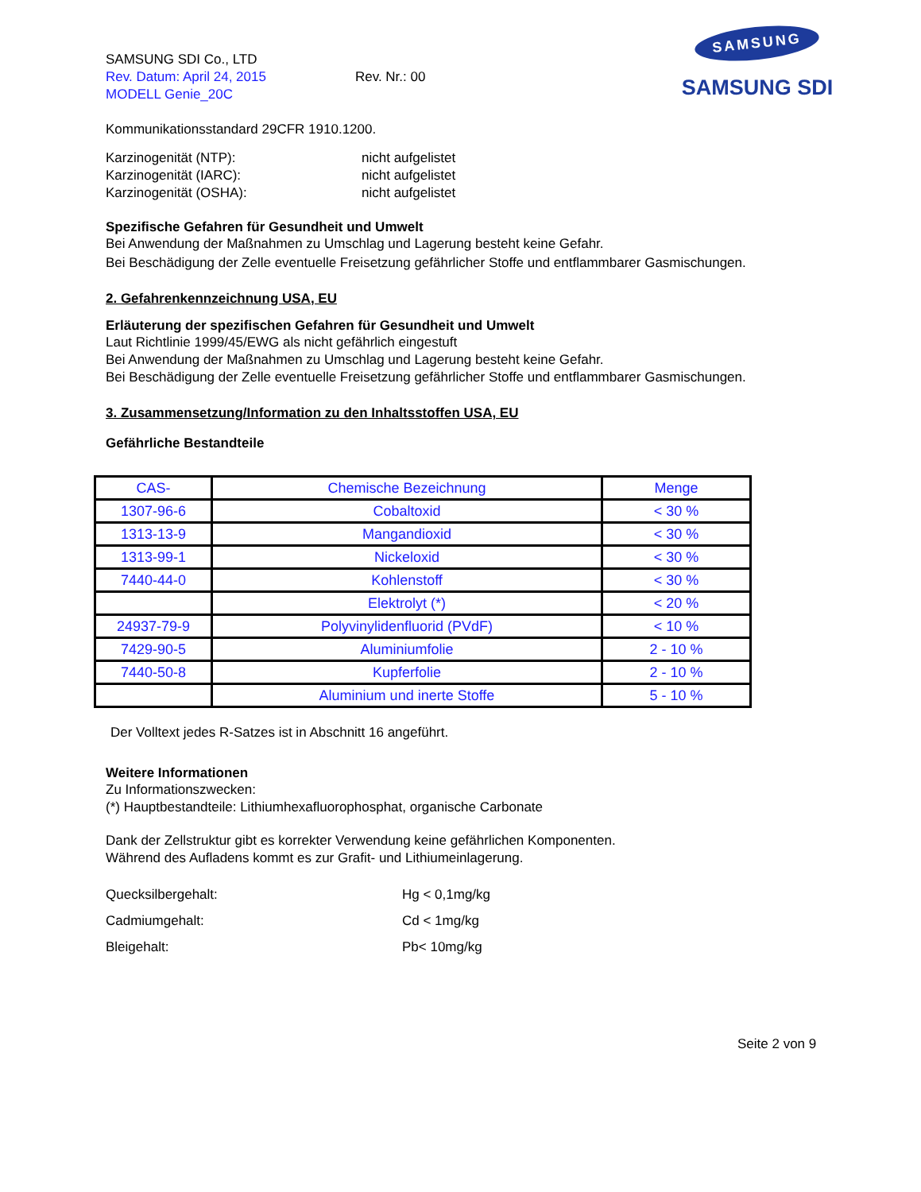SAMSUNG SDI Co., LTD
Rev. Datum: April 24, 2015 Rev. Nr.: 00
MODELL Genie_20C
SAMSUNG
SAMSUNG SDI
Kommunikationsstandard 29CFR 1910.1200.
Karzinogenität (NTP): nicht aufgelistet
Karzinogenität (IARC): nicht aufgelistet
Karzinogenität (OSHA): nicht aufgelistet
Spezifische Gefahren für Gesundheit und Umwelt
Bei Anwendung der Maßnahmen zu Umschlag und Lagerung besteht keine Gefahr.
Bei Beschädigung der Zelle eventuelle Freisetzung gefährlicher Stoffe und entflammbarer Gasmischungen.
2. Gefahrenkennzeichnung USA, EU
Erläuterung der spezifischen Gefahren für Gesundheit und Umwelt
Laut Richtlinie 1999/45/EWG als nicht gefährlich eingestuft
Bei Anwendung der Maßnahmen zu Umschlag und Lagerung besteht keine Gefahr.
Bei Beschädigung der Zelle eventuelle Freisetzung gefährlicher Stoffe und entflammbarer Gasmischungen.
3. Zusammensetzung/Information zu den Inhaltsstoffen USA, EU
Gefährliche Bestandteile
| CAS- | Chemische Bezeichnung | Menge |
| --- | --- | --- |
| 1307-96-6 | Cobaltoxid | < 30 % |
| 1313-13-9 | Mangandioxid | < 30 % |
| 1313-99-1 | Nickeloxid | < 30 % |
| 7440-44-0 | Kohlenstoff | < 30 % |
| | Elektrolyt (*) | < 20 % |
| 24937-79-9 | Polyvinylidenfluorid (PVdF) | < 10 % |
| 7429-90-5 | Aluminiumfolie | 2 - 10 % |
| 7440-50-8 | Kupferfolie | 2 - 10 % |
| | Aluminium und inerte Stoffe | 5 - 10 % |
Der Volltext jedes R-Satzes ist in Abschnitt 16 angeführt.
Weitere Informationen
Zu Informationszwecken:
(*) Hauptbestandteile: Lithiumhexafluorophosphat, organische Carbonate
Dank der Zellstruktur gibt es korrekter Verwendung keine gefährlichen Komponenten.
Während des Aufladens kommt es zur Grafit- und Lithiumeinlagerung.
Quecksilbergehalt: Hg < 0,1mg/kg
Cadmiumgehalt: Cd < 1mg/kg
Bleigehalt: Pb< 10mg/kg
Seite 2 von 9